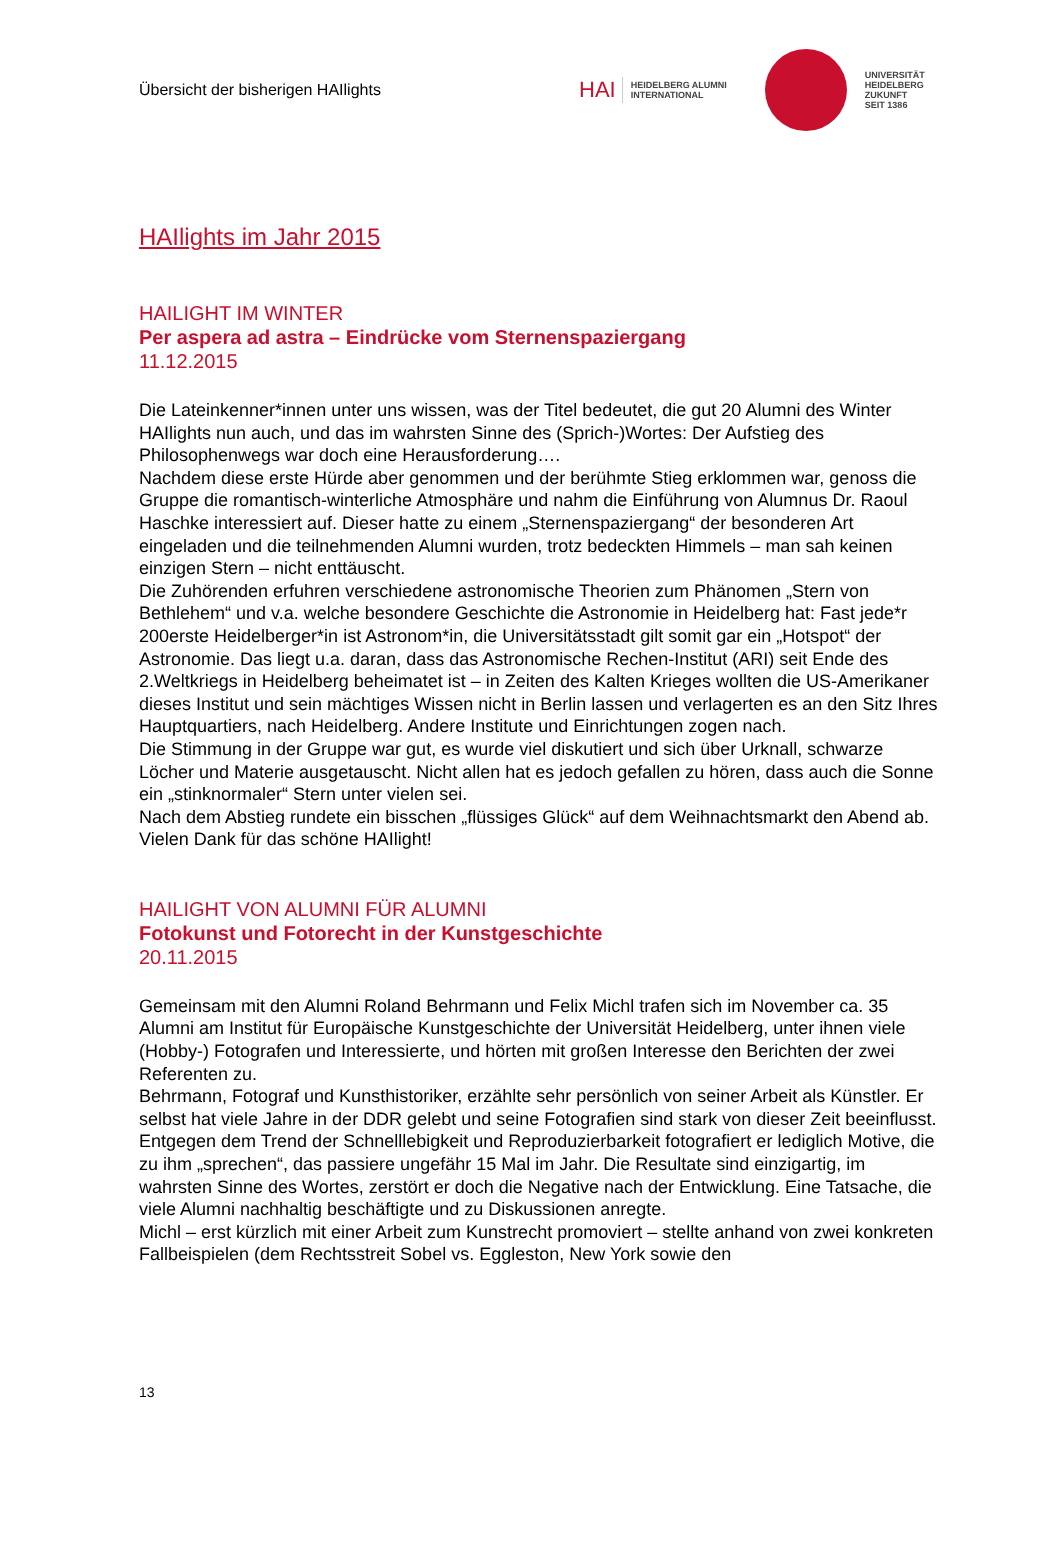Übersicht der bisherigen HAIlights
HAI HEIDELBERG ALUMNI
INTERNATIONAL
UNIVERSITÄT
HEIDELBERG
ZUKUNFT
SEIT 1386
HAIlights im Jahr 2015
HAILIGHT IM WINTER
Per aspera ad astra – Eindrücke vom Sternenspaziergang
11.12.2015
Die Lateinkenner*innen unter uns wissen, was der Titel bedeutet, die gut 20 Alumni des Winter HAIlights nun auch, und das im wahrsten Sinne des (Sprich-)Wortes: Der Aufstieg des Philosophenwegs war doch eine Herausforderung….
Nachdem diese erste Hürde aber genommen und der berühmte Stieg erklommen war, genoss die Gruppe die romantisch-winterliche Atmosphäre und nahm die Einführung von Alumnus Dr. Raoul Haschke interessiert auf. Dieser hatte zu einem „Sternenspaziergang“ der besonderen Art eingeladen und die teilnehmenden Alumni wurden, trotz bedeckten Himmels – man sah keinen einzigen Stern – nicht enttäuscht.
Die Zuhörenden erfuhren verschiedene astronomische Theorien zum Phänomen „Stern von Bethlehem“ und v.a. welche besondere Geschichte die Astronomie in Heidelberg hat: Fast jede*r 200erste Heidelberger*in ist Astronom*in, die Universitätsstadt gilt somit gar ein „Hotspot“ der Astronomie. Das liegt u.a. daran, dass das Astronomische Rechen-Institut (ARI) seit Ende des 2.Weltkriegs in Heidelberg beheimatet ist – in Zeiten des Kalten Krieges wollten die US-Amerikaner dieses Institut und sein mächtiges Wissen nicht in Berlin lassen und verlagerten es an den Sitz Ihres Hauptquartiers, nach Heidelberg. Andere Institute und Einrichtungen zogen nach.
Die Stimmung in der Gruppe war gut, es wurde viel diskutiert und sich über Urknall, schwarze Löcher und Materie ausgetauscht. Nicht allen hat es jedoch gefallen zu hören, dass auch die Sonne ein „stinknormaler“ Stern unter vielen sei.
Nach dem Abstieg rundete ein bisschen „flüssiges Glück“ auf dem Weihnachtsmarkt den Abend ab.
Vielen Dank für das schöne HAIlight!
HAILIGHT VON ALUMNI FÜR ALUMNI
Fotokunst und Fotorecht in der Kunstgeschichte
20.11.2015
Gemeinsam mit den Alumni Roland Behrmann und Felix Michl trafen sich im November ca. 35 Alumni am Institut für Europäische Kunstgeschichte der Universität Heidelberg, unter ihnen viele (Hobby-) Fotografen und Interessierte, und hörten mit großen Interesse den Berichten der zwei Referenten zu.
Behrmann, Fotograf und Kunsthistoriker, erzählte sehr persönlich von seiner Arbeit als Künstler. Er selbst hat viele Jahre in der DDR gelebt und seine Fotografien sind stark von dieser Zeit beeinflusst. Entgegen dem Trend der Schnelllebigkeit und Reproduzierbarkeit fotografiert er lediglich Motive, die zu ihm „sprechen“, das passiere ungefähr 15 Mal im Jahr. Die Resultate sind einzigartig, im wahrsten Sinne des Wortes, zerstört er doch die Negative nach der Entwicklung. Eine Tatsache, die viele Alumni nachhaltig beschäftigte und zu Diskussionen anregte.
Michl – erst kürzlich mit einer Arbeit zum Kunstrecht promoviert – stellte anhand von zwei konkreten Fallbeispielen (dem Rechtsstreit Sobel vs. Eggleston, New York sowie den
13